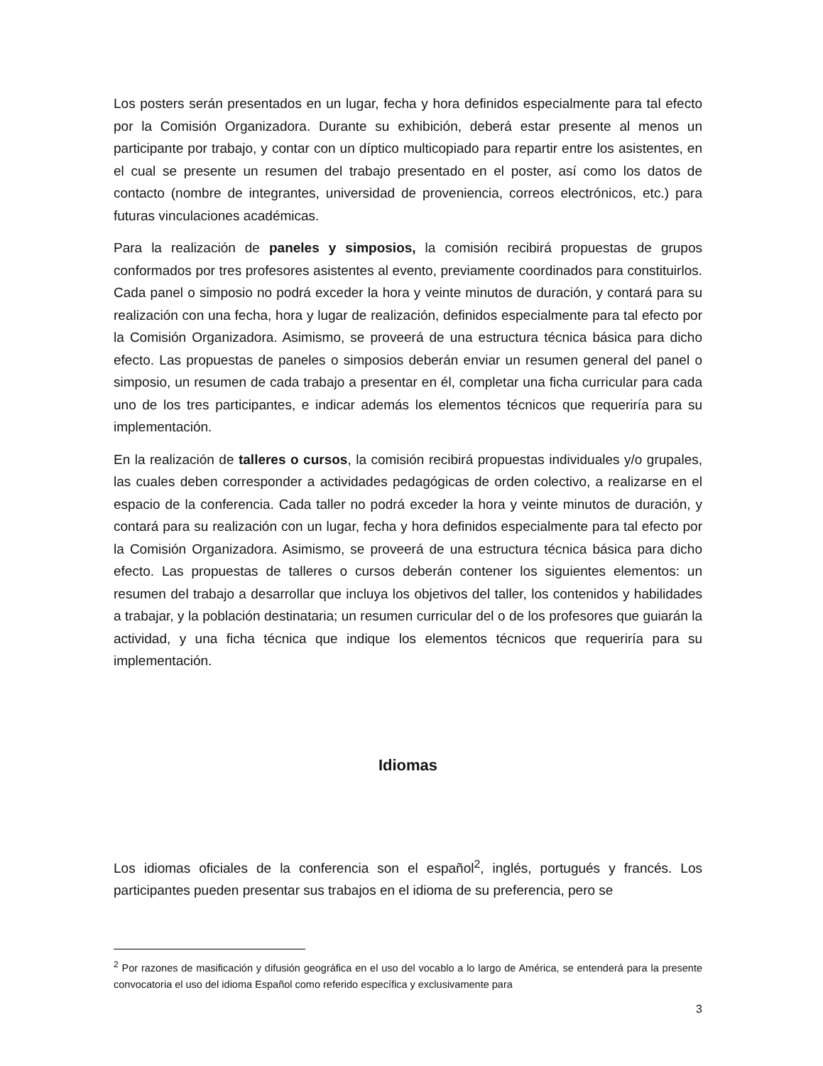Los posters serán presentados en un lugar, fecha y hora definidos especialmente para tal efecto por la Comisión Organizadora. Durante su exhibición, deberá estar presente al menos un participante por trabajo, y contar con un díptico multicopiado para repartir entre los asistentes, en el cual se presente un resumen del trabajo presentado en el poster, así como los datos de contacto (nombre de integrantes, universidad de proveniencia, correos electrónicos, etc.) para futuras vinculaciones académicas.
Para la realización de paneles y simposios, la comisión recibirá propuestas de grupos conformados por tres profesores asistentes al evento, previamente coordinados para constituirlos. Cada panel o simposio no podrá exceder la hora y veinte minutos de duración, y contará para su realización con una fecha, hora y lugar de realización, definidos especialmente para tal efecto por la Comisión Organizadora. Asimismo, se proveerá de una estructura técnica básica para dicho efecto. Las propuestas de paneles o simposios deberán enviar un resumen general del panel o simposio, un resumen de cada trabajo a presentar en él, completar una ficha curricular para cada uno de los tres participantes, e indicar además los elementos técnicos que requeriría para su implementación.
En la realización de talleres o cursos, la comisión recibirá propuestas individuales y/o grupales, las cuales deben corresponder a actividades pedagógicas de orden colectivo, a realizarse en el espacio de la conferencia. Cada taller no podrá exceder la hora y veinte minutos de duración, y contará para su realización con un lugar, fecha y hora definidos especialmente para tal efecto por la Comisión Organizadora. Asimismo, se proveerá de una estructura técnica básica para dicho efecto. Las propuestas de talleres o cursos deberán contener los siguientes elementos: un resumen del trabajo a desarrollar que incluya los objetivos del taller, los contenidos y habilidades a trabajar, y la población destinataria; un resumen curricular del o de los profesores que guiarán la actividad, y una ficha técnica que indique los elementos técnicos que requeriría para su implementación.
Idiomas
Los idiomas oficiales de la conferencia son el español<sup>2</sup>, inglés, portugués y francés. Los participantes pueden presentar sus trabajos en el idioma de su preferencia, pero se
<sup>2</sup> Por razones de masificación y difusión geográfica en el uso del vocablo a lo largo de América, se entenderá para la presente convocatoria el uso del idioma Español como referido específica y exclusivamente para
3